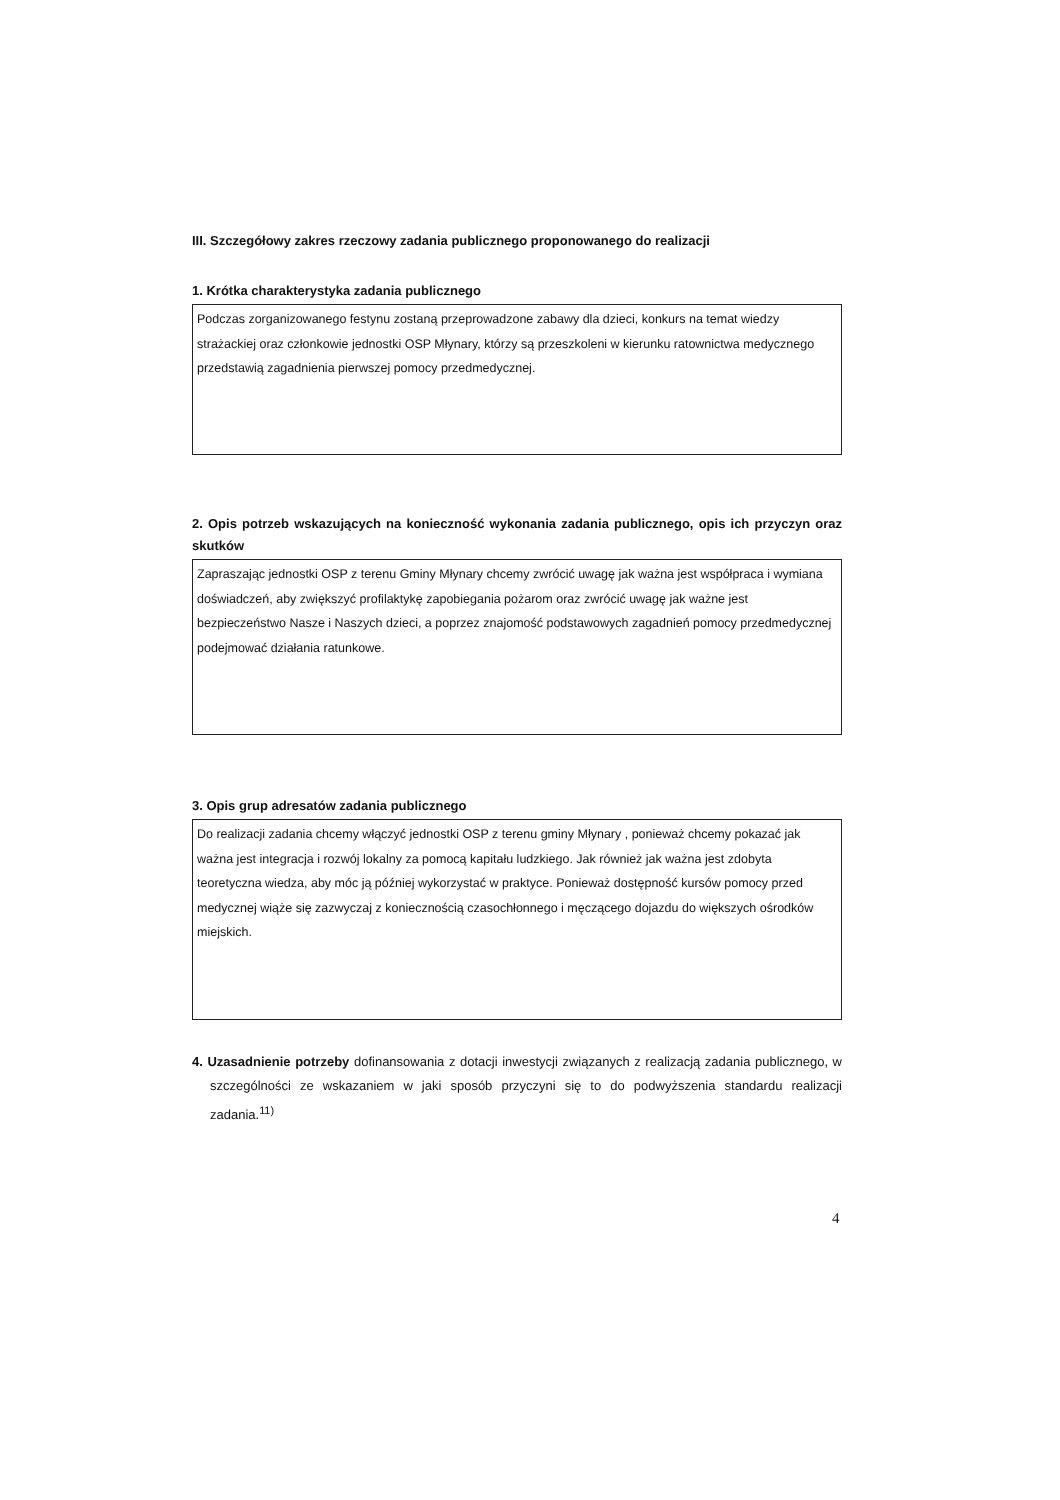III. Szczegółowy zakres rzeczowy zadania publicznego proponowanego do realizacji
1. Krótka charakterystyka zadania publicznego
Podczas zorganizowanego festynu zostaną przeprowadzone zabawy dla dzieci, konkurs na temat wiedzy strażackiej oraz członkowie jednostki OSP Młynary, którzy są przeszkoleni w kierunku ratownictwa medycznego przedstawią zagadnienia pierwszej pomocy przedmedycznej.
2. Opis potrzeb wskazujących na konieczność wykonania zadania publicznego, opis ich przyczyn oraz skutków
Zapraszając jednostki OSP z terenu Gminy Młynary chcemy zwrócić uwagę jak ważna jest współpraca i wymiana doświadczeń, aby zwiększyć profilaktykę zapobiegania pożarom oraz zwrócić uwagę jak ważne jest bezpieczeństwo Nasze i Naszych dzieci, a poprzez znajomość podstawowych zagadnień pomocy przedmedycznej podejmować działania ratunkowe.
3. Opis grup adresatów zadania publicznego
Do realizacji zadania chcemy włączyć jednostki OSP z terenu gminy Młynary , ponieważ chcemy pokazać jak ważna jest integracja i rozwój lokalny za pomocą kapitału ludzkiego. Jak również jak ważna jest zdobyta teoretyczna wiedza, aby móc ją później wykorzystać w praktyce. Ponieważ dostępność kursów pomocy przed medycznej wiąże się zazwyczaj z koniecznością czasochłonnego i męczącego dojazdu do większych ośrodków miejskich.
4. Uzasadnienie potrzeby dofinansowania z dotacji inwestycji związanych z realizacją zadania publicznego, w szczególności ze wskazaniem w jaki sposób przyczyni się to do podwyższenia standardu realizacji zadania.<sup>11)</sup>
4